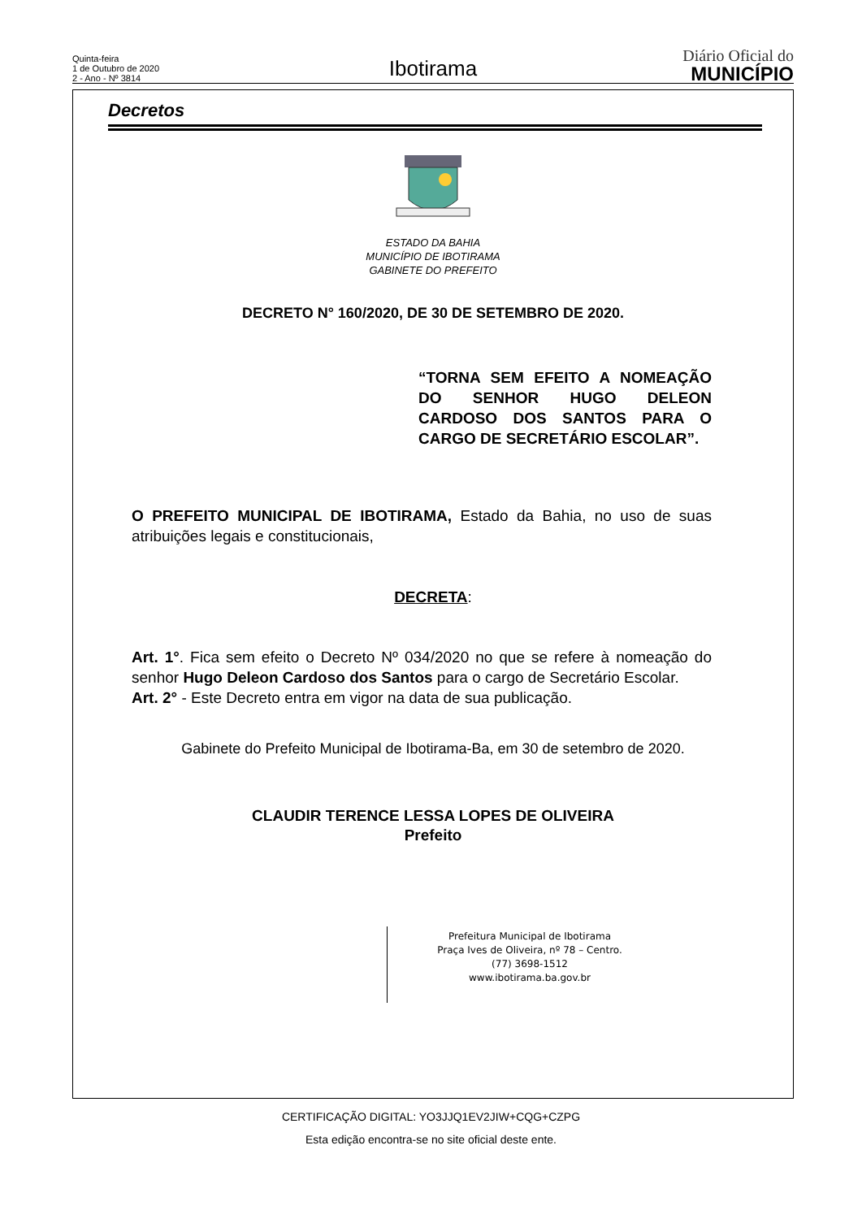Quinta-feira
1 de Outubro de 2020
2 - Ano - Nº 3814
Ibotirama
Diário Oficial do
MUNICÍPIO
Decretos
ESTADO DA BAHIA
MUNICÍPIO DE IBOTIRAMA
GABINETE DO PREFEITO
DECRETO N° 160/2020, DE 30 DE SETEMBRO DE 2020.
“TORNA SEM EFEITO A NOMEAÇÃO DO SENHOR HUGO DELEON CARDOSO DOS SANTOS PARA O CARGO DE SECRETÁRIO ESCOLAR”.
O PREFEITO MUNICIPAL DE IBOTIRAMA, Estado da Bahia, no uso de suas atribuições legais e constitucionais,
DECRETA:
Art. 1°. Fica sem efeito o Decreto Nº 034/2020 no que se refere à nomeação do senhor Hugo Deleon Cardoso dos Santos para o cargo de Secretário Escolar.
Art. 2° - Este Decreto entra em vigor na data de sua publicação.
Gabinete do Prefeito Municipal de Ibotirama-Ba, em 30 de setembro de 2020.
CLAUDIR TERENCE LESSA LOPES DE OLIVEIRA
Prefeito
Prefeitura Municipal de Ibotirama
Praça Ives de Oliveira, nº 78 – Centro.
(77) 3698-1512
www.ibotirama.ba.gov.br
CERTIFICAÇÃO DIGITAL: YO3JJQ1EV2JIW+CQG+CZPG
Esta edição encontra-se no site oficial deste ente.